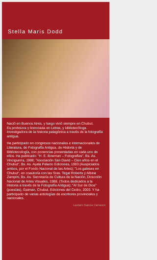Stella Maris Dodd
Nació en Buenos Aires, y luego vivió siempre en Chubut.
Es profesora y licenciada en Letras, y bibliotecóloga. Investigadora de la historia patagónica a través de la fotografía antigua.
Ha participado en congresos nacionales e internacionales de Literatura, de Fotografía Antigua, de Historia y de Bibliotecología, con ponencias presentadas en cada uno de ellos. Ha publicado: "H. E. Bowman – Fotografías", Bs. As. Vinciguerra, 1988; "Asociación San David – Cien años en el Chubut", Bs. As. Ayala Palacio Ediciones, 1993 (Auspiciados ambos, por el Fondo Nacional de las Artes); "Los galeses en Chubut", en coautoría con las Sras. Tegai Roberts y Albina Zampini, Bs. As. Secretaría de Cultura de la Nación, Dirección Nacional de Artes Visuales, 1988. (Todos dedicados a la Historia a través de la Fotografía Antigua); "Al Sur de Dios" (poesías), Gaiman, Chubut. Ediciones del Cedro, 2003. Y ha participado de varias antologías de escritores provinciales y nacionales.
Lautaro García Carrasco